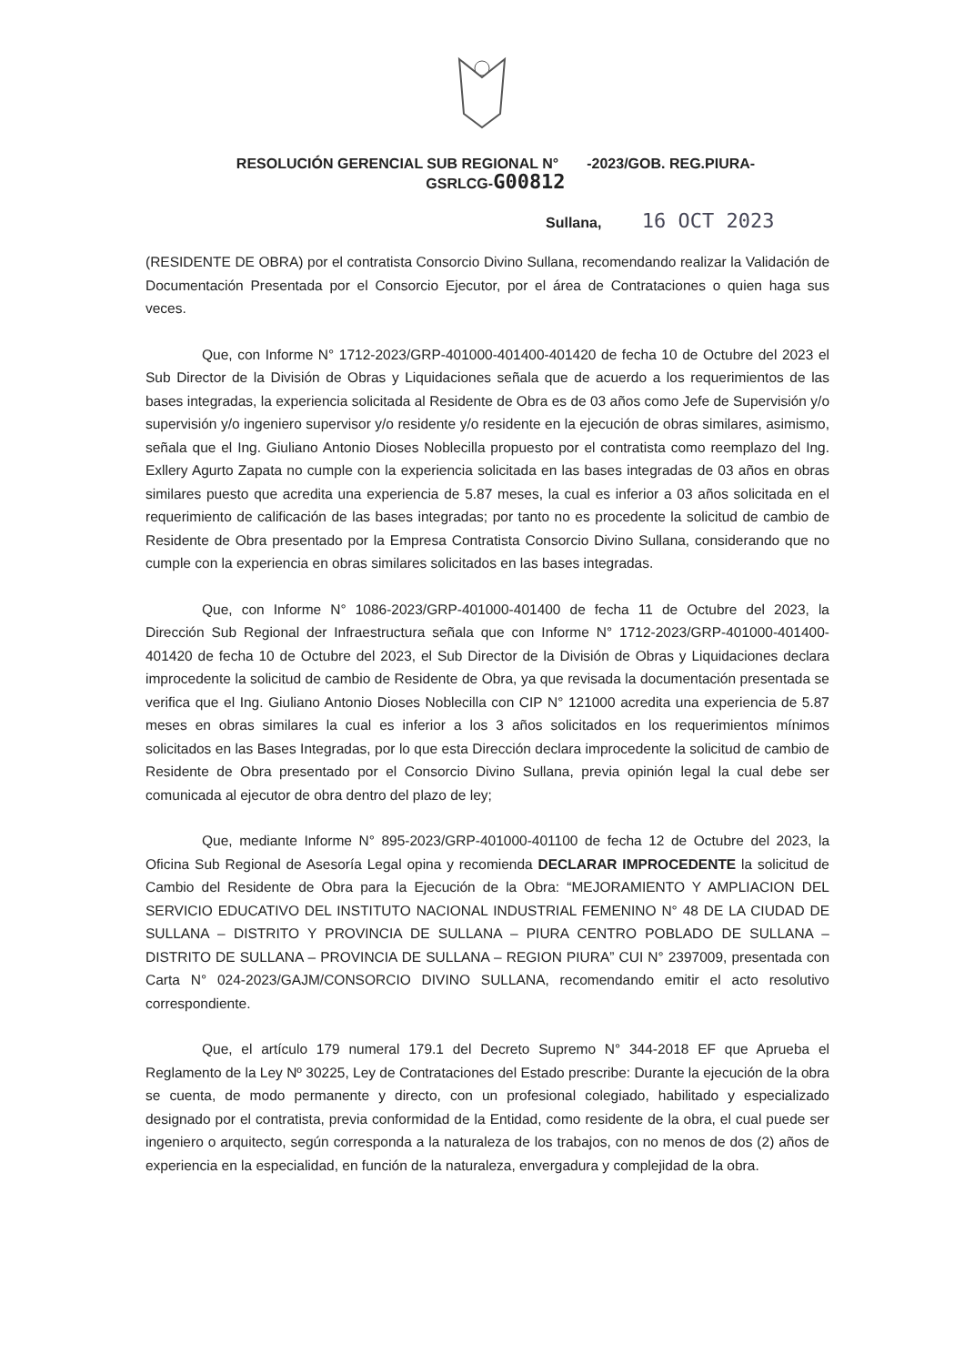RESOLUCIÓN GERENCIAL SUB REGIONAL N° -2023/GOB. REG.PIURA-
GSRLCG-G00812
Sullana, 16 OCT 2023
(RESIDENTE DE OBRA) por el contratista Consorcio Divino Sullana, recomendando realizar la Validación de Documentación Presentada por el Consorcio Ejecutor, por el área de Contrataciones o quien haga sus veces.
Que, con Informe N° 1712-2023/GRP-401000-401400-401420 de fecha 10 de Octubre del 2023 el Sub Director de la División de Obras y Liquidaciones señala que de acuerdo a los requerimientos de las bases integradas, la experiencia solicitada al Residente de Obra es de 03 años como Jefe de Supervisión y/o supervisión y/o ingeniero supervisor y/o residente y/o residente en la ejecución de obras similares, asimismo, señala que el Ing. Giuliano Antonio Dioses Noblecilla propuesto por el contratista como reemplazo del Ing. Exllery Agurto Zapata no cumple con la experiencia solicitada en las bases integradas de 03 años en obras similares puesto que acredita una experiencia de 5.87 meses, la cual es inferior a 03 años solicitada en el requerimiento de calificación de las bases integradas; por tanto no es procedente la solicitud de cambio de Residente de Obra presentado por la Empresa Contratista Consorcio Divino Sullana, considerando que no cumple con la experiencia en obras similares solicitados en las bases integradas.
Que, con Informe N° 1086-2023/GRP-401000-401400 de fecha 11 de Octubre del 2023, la Dirección Sub Regional der Infraestructura señala que con Informe N° 1712-2023/GRP-401000-401400-401420 de fecha 10 de Octubre del 2023, el Sub Director de la División de Obras y Liquidaciones declara improcedente la solicitud de cambio de Residente de Obra, ya que revisada la documentación presentada se verifica que el Ing. Giuliano Antonio Dioses Noblecilla con CIP N° 121000 acredita una experiencia de 5.87 meses en obras similares la cual es inferior a los 3 años solicitados en los requerimientos mínimos solicitados en las Bases Integradas, por lo que esta Dirección declara improcedente la solicitud de cambio de Residente de Obra presentado por el Consorcio Divino Sullana, previa opinión legal la cual debe ser comunicada al ejecutor de obra dentro del plazo de ley;
Que, mediante Informe N° 895-2023/GRP-401000-401100 de fecha 12 de Octubre del 2023, la Oficina Sub Regional de Asesoría Legal opina y recomienda DECLARAR IMPROCEDENTE la solicitud de Cambio del Residente de Obra para la Ejecución de la Obra: “MEJORAMIENTO Y AMPLIACION DEL SERVICIO EDUCATIVO DEL INSTITUTO NACIONAL INDUSTRIAL FEMENINO N° 48 DE LA CIUDAD DE SULLANA – DISTRITO Y PROVINCIA DE SULLANA – PIURA CENTRO POBLADO DE SULLANA – DISTRITO DE SULLANA – PROVINCIA DE SULLANA – REGION PIURA” CUI N° 2397009, presentada con Carta N° 024-2023/GAJM/CONSORCIO DIVINO SULLANA, recomendando emitir el acto resolutivo correspondiente.
Que, el artículo 179 numeral 179.1 del Decreto Supremo N° 344-2018 EF que Aprueba el Reglamento de la Ley Nº 30225, Ley de Contrataciones del Estado prescribe: Durante la ejecución de la obra se cuenta, de modo permanente y directo, con un profesional colegiado, habilitado y especializado designado por el contratista, previa conformidad de la Entidad, como residente de la obra, el cual puede ser ingeniero o arquitecto, según corresponda a la naturaleza de los trabajos, con no menos de dos (2) años de experiencia en la especialidad, en función de la naturaleza, envergadura y complejidad de la obra.